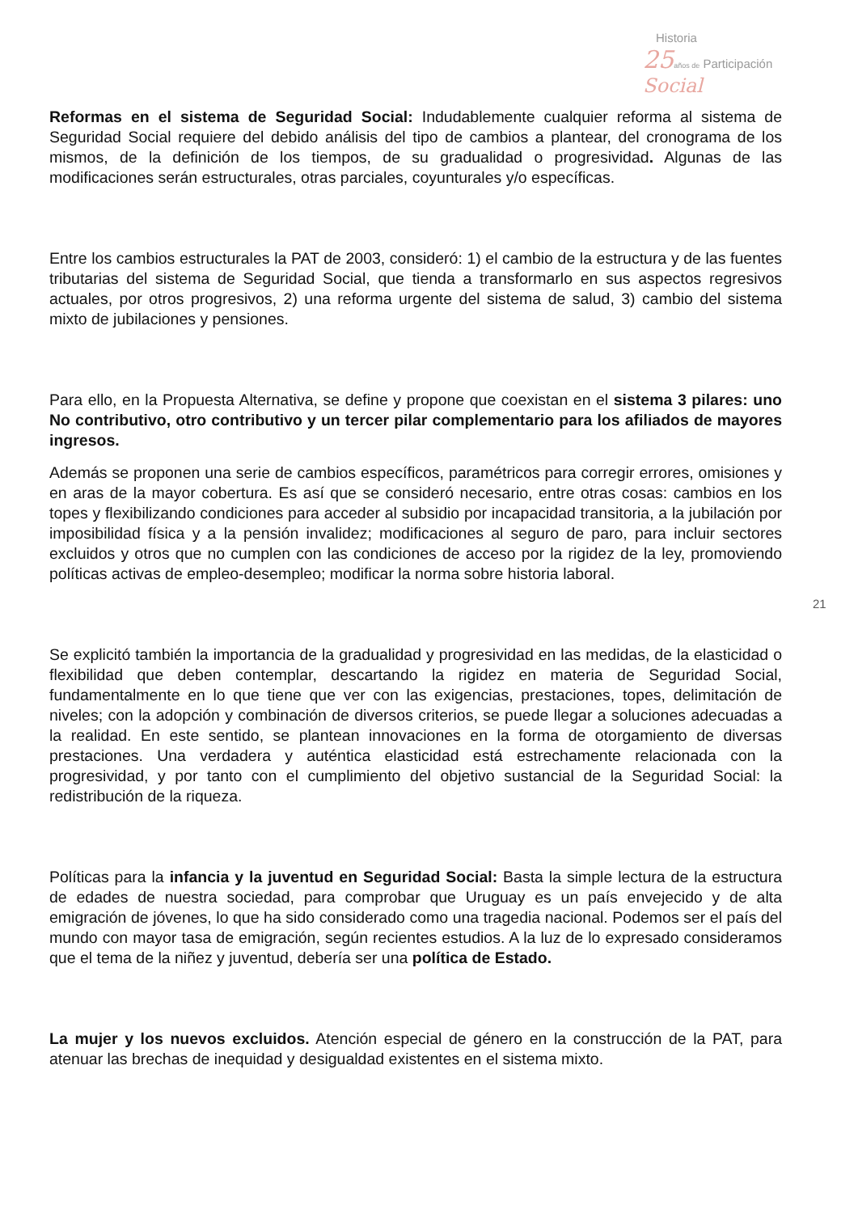Historia
25 años de Participación Social
Reformas en el sistema de Seguridad Social: Indudablemente cualquier reforma al sistema de Seguridad Social requiere del debido análisis del tipo de cambios a plantear, del cronograma de los mismos, de la definición de los tiempos, de su gradualidad o progresividad. Algunas de las modificaciones serán estructurales, otras parciales, coyunturales y/o específicas.
Entre los cambios estructurales la PAT de 2003, consideró: 1) el cambio de la estructura y de las fuentes tributarias del sistema de Seguridad Social, que tienda a transformarlo en sus aspectos regresivos actuales, por otros progresivos, 2) una reforma urgente del sistema de salud, 3) cambio del sistema mixto de jubilaciones y pensiones.
Para ello, en la Propuesta Alternativa, se define y propone que coexistan en el sistema 3 pilares: uno No contributivo, otro contributivo y un tercer pilar complementario para los afiliados de mayores ingresos.
Además se proponen una serie de cambios específicos, paramétricos para corregir errores, omisiones y en aras de la mayor cobertura. Es así que se consideró necesario, entre otras cosas: cambios en los topes y flexibilizando condiciones para acceder al subsidio por incapacidad transitoria, a la jubilación por imposibilidad física y a la pensión invalidez; modificaciones al seguro de paro, para incluir sectores excluidos y otros que no cumplen con las condiciones de acceso por la rigidez de la ley, promoviendo políticas activas de empleo-desempleo; modificar la norma sobre historia laboral.
Se explicitó también la importancia de la gradualidad y progresividad en las medidas, de la elasticidad o flexibilidad que deben contemplar, descartando la rigidez en materia de Seguridad Social, fundamentalmente en lo que tiene que ver con las exigencias, prestaciones, topes, delimitación de niveles; con la adopción y combinación de diversos criterios, se puede llegar a soluciones adecuadas a la realidad. En este sentido, se plantean innovaciones en la forma de otorgamiento de diversas prestaciones. Una verdadera y auténtica elasticidad está estrechamente relacionada con la progresividad, y por tanto con el cumplimiento del objetivo sustancial de la Seguridad Social: la redistribución de la riqueza.
Políticas para la infancia y la juventud en Seguridad Social: Basta la simple lectura de la estructura de edades de nuestra sociedad, para comprobar que Uruguay es un país envejecido y de alta emigración de jóvenes, lo que ha sido considerado como una tragedia nacional. Podemos ser el país del mundo con mayor tasa de emigración, según recientes estudios. A la luz de lo expresado consideramos que el tema de la niñez y juventud, debería ser una política de Estado.
La mujer y los nuevos excluidos. Atención especial de género en la construcción de la PAT, para atenuar las brechas de inequidad y desigualdad existentes en el sistema mixto.
21